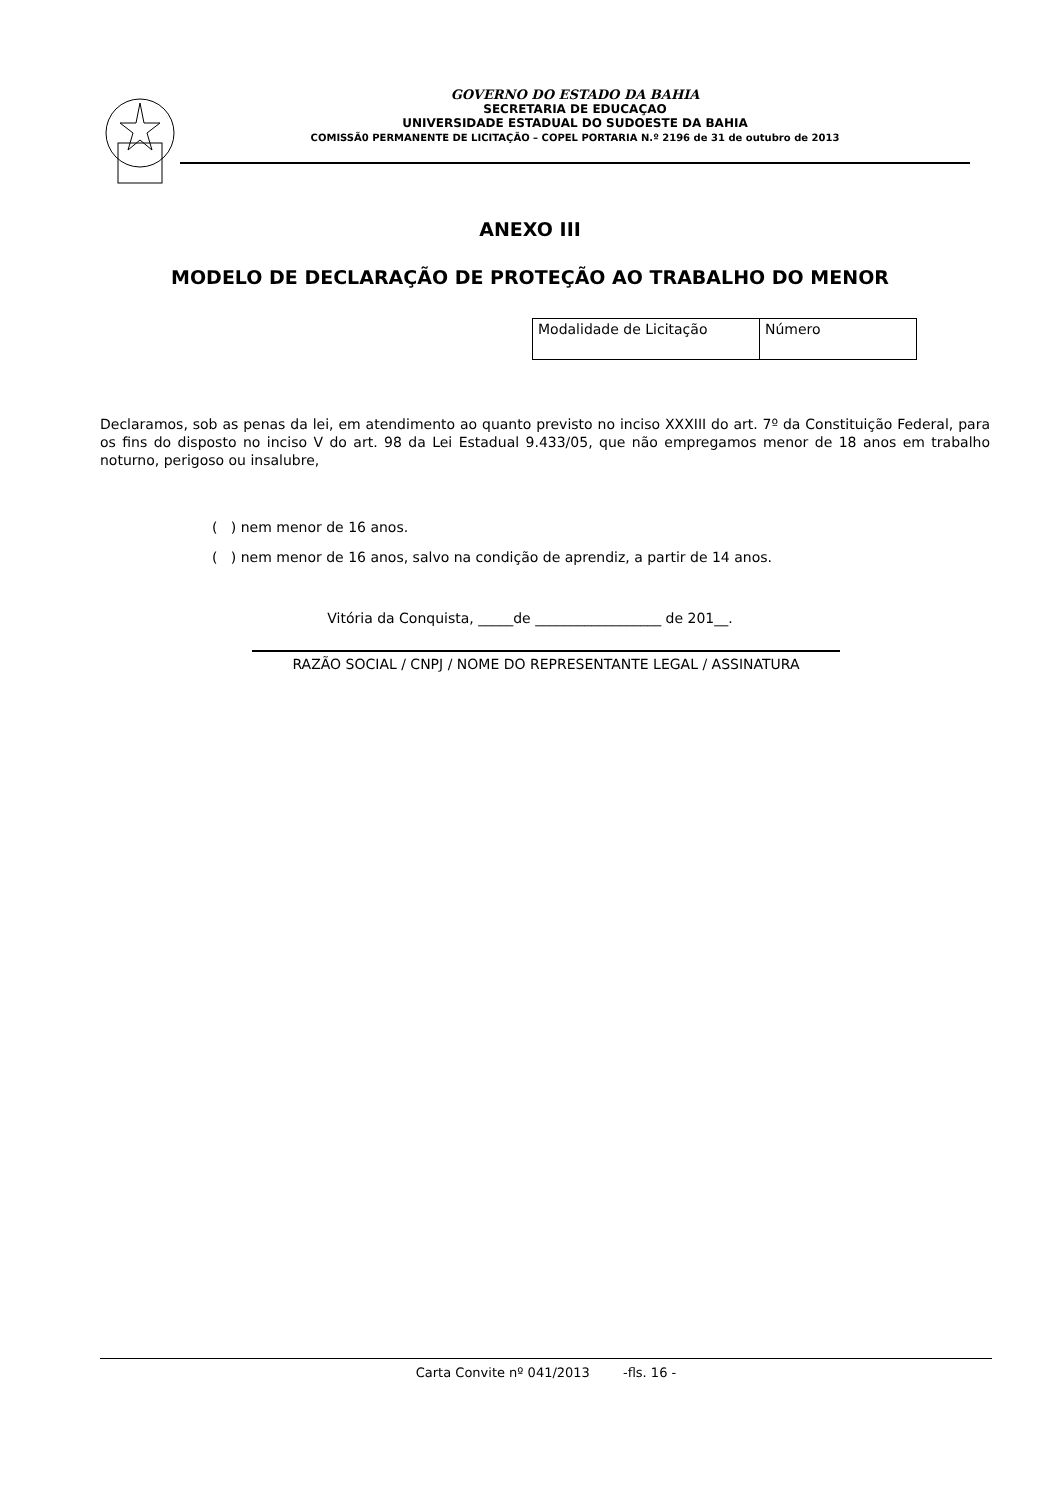GOVERNO DO ESTADO DA BAHIA
SECRETARIA DE EDUCAÇAO
UNIVERSIDADE ESTADUAL DO SUDOESTE DA BAHIA
COMISSÃ0 PERMANENTE DE LICITAÇÃO – COPEL PORTARIA N.º 2196 de 31 de outubro de 2013
ANEXO III
MODELO DE DECLARAÇÃO DE PROTEÇÃO AO TRABALHO DO MENOR
| Modalidade de Licitação | Número |
Declaramos, sob as penas da lei, em atendimento ao quanto previsto no inciso XXXIII do art. 7º da Constituição Federal, para os fins do disposto no inciso V do art. 98 da Lei Estadual 9.433/05, que não empregamos menor de 18 anos em trabalho noturno, perigoso ou insalubre,
( ) nem menor de 16 anos.
( ) nem menor de 16 anos, salvo na condição de aprendiz, a partir de 14 anos.
Vitória da Conquista, _____de __________________ de 201__.
RAZÃO SOCIAL / CNPJ / NOME DO REPRESENTANTE LEGAL / ASSINATURA
Carta Convite nº 041/2013 -fls. 16 -